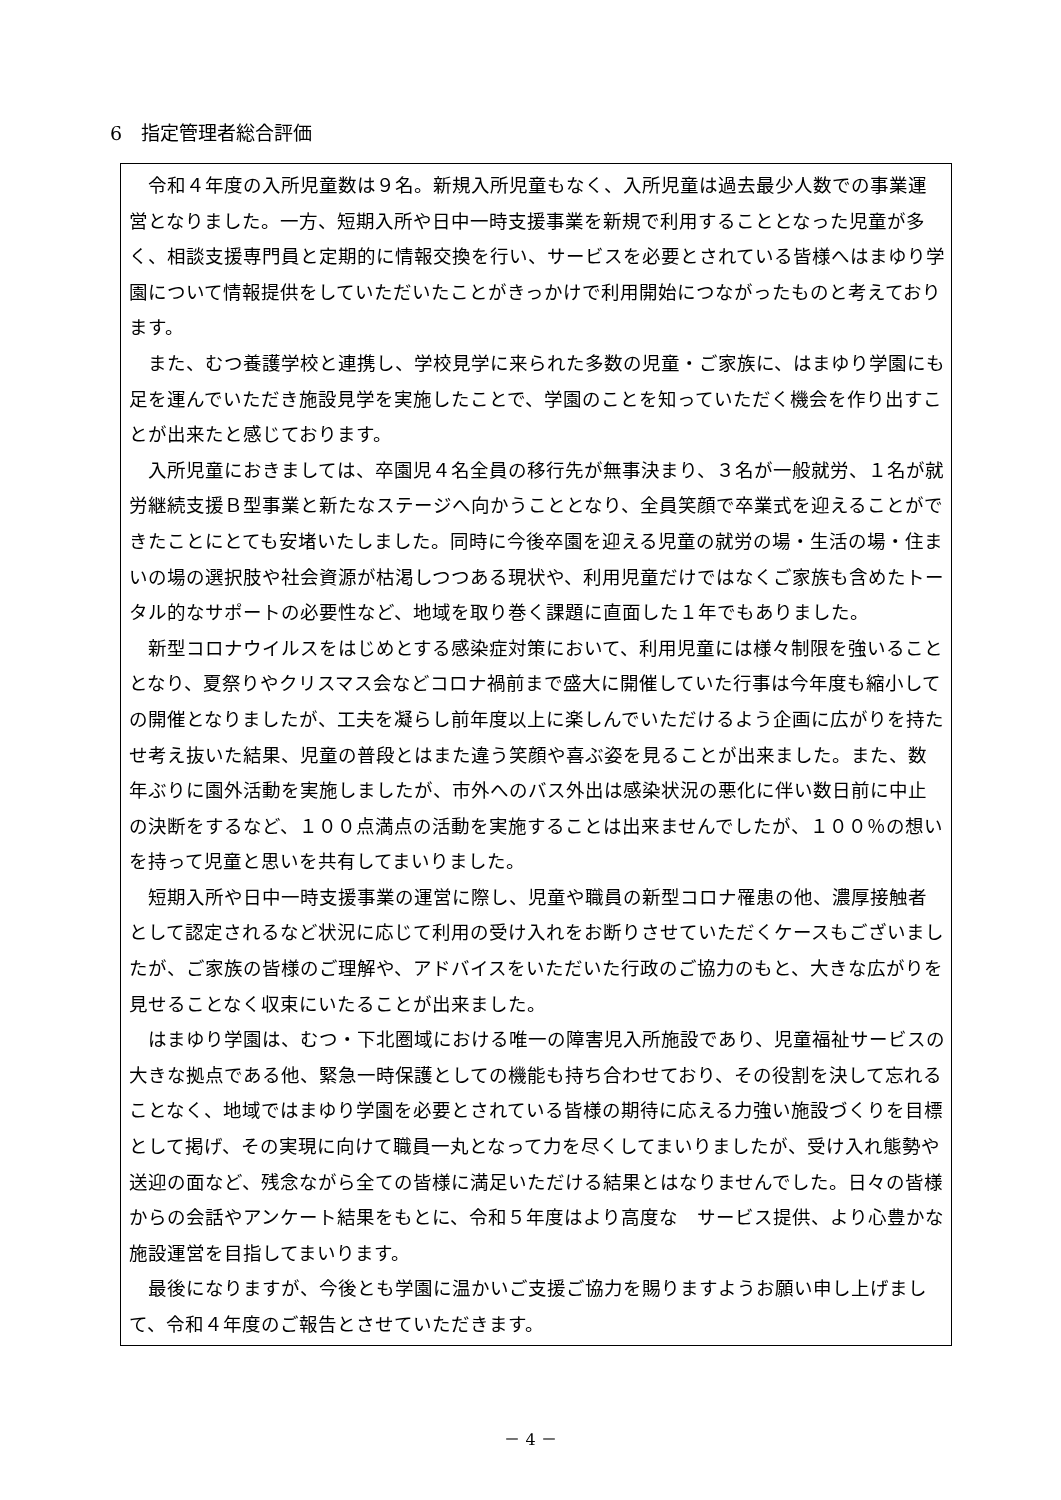6　指定管理者総合評価
令和４年度の入所児童数は９名。新規入所児童もなく、入所児童は過去最少人数での事業運営となりました。一方、短期入所や日中一時支援事業を新規で利用することとなった児童が多く、相談支援専門員と定期的に情報交換を行い、サービスを必要とされている皆様へはまゆり学園について情報提供をしていただいたことがきっかけで利用開始につながったものと考えております。
また、むつ養護学校と連携し、学校見学に来られた多数の児童・ご家族に、はまゆり学園にも足を運んでいただき施設見学を実施したことで、学園のことを知っていただく機会を作り出すことが出来たと感じております。
入所児童におきましては、卒園児４名全員の移行先が無事決まり、３名が一般就労、１名が就労継続支援Ｂ型事業と新たなステージへ向かうこととなり、全員笑顔で卒業式を迎えることができたことにとても安堵いたしました。同時に今後卒園を迎える児童の就労の場・生活の場・住まいの場の選択肢や社会資源が枯渇しつつある現状や、利用児童だけではなくご家族も含めたトータル的なサポートの必要性など、地域を取り巻く課題に直面した１年でもありました。
新型コロナウイルスをはじめとする感染症対策において、利用児童には様々制限を強いることとなり、夏祭りやクリスマス会などコロナ禍前まで盛大に開催していた行事は今年度も縮小しての開催となりましたが、工夫を凝らし前年度以上に楽しんでいただけるよう企画に広がりを持たせ考え抜いた結果、児童の普段とはまた違う笑顔や喜ぶ姿を見ることが出来ました。また、数年ぶりに園外活動を実施しましたが、市外へのバス外出は感染状況の悪化に伴い数日前に中止の決断をするなど、１００点満点の活動を実施することは出来ませんでしたが、１００％の想いを持って児童と思いを共有してまいりました。
短期入所や日中一時支援事業の運営に際し、児童や職員の新型コロナ罹患の他、濃厚接触者として認定されるなど状況に応じて利用の受け入れをお断りさせていただくケースもございましたが、ご家族の皆様のご理解や、アドバイスをいただいた行政のご協力のもと、大きな広がりを見せることなく収束にいたることが出来ました。
はまゆり学園は、むつ・下北圏域における唯一の障害児入所施設であり、児童福祉サービスの大きな拠点である他、緊急一時保護としての機能も持ち合わせており、その役割を決して忘れることなく、地域ではまゆり学園を必要とされている皆様の期待に応える力強い施設づくりを目標として掲げ、その実現に向けて職員一丸となって力を尽くしてまいりましたが、受け入れ態勢や送迎の面など、残念ながら全ての皆様に満足いただける結果とはなりませんでした。日々の皆様からの会話やアンケート結果をもとに、令和５年度はより高度な　サービス提供、より心豊かな施設運営を目指してまいります。
最後になりますが、今後とも学園に温かいご支援ご協力を賜りますようお願い申し上げまして、令和４年度のご報告とさせていただきます。
－ 4 －